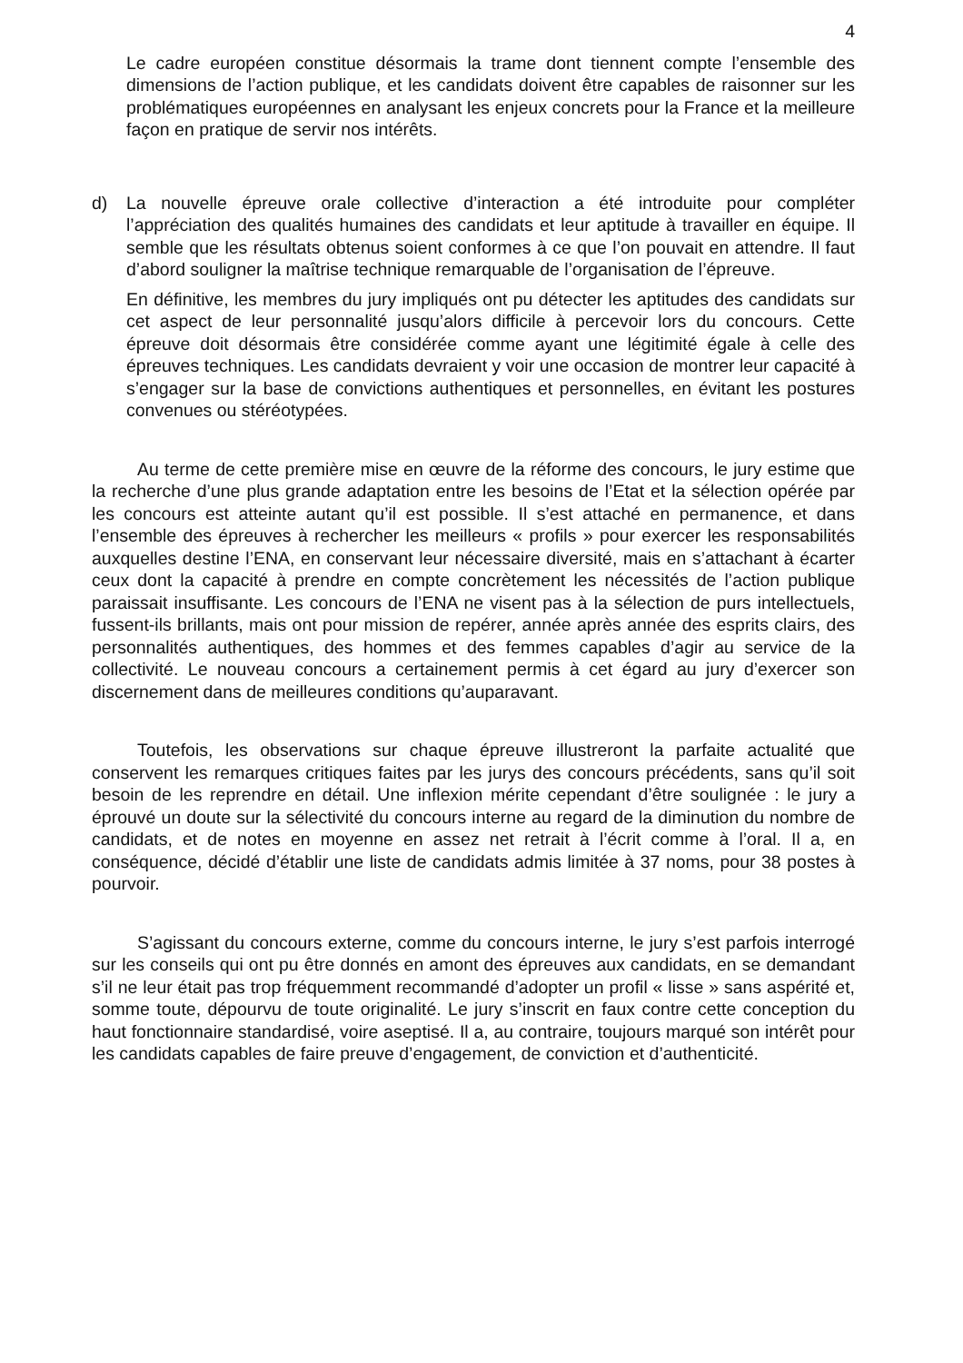4
Le cadre européen constitue désormais la trame dont tiennent compte l’ensemble des dimensions de l’action publique, et les candidats doivent être capables de raisonner sur les problématiques européennes en analysant les enjeux concrets pour la France et la meilleure façon en pratique de servir nos intérêts.
d) La nouvelle épreuve orale collective d’interaction a été introduite pour compléter l’appréciation des qualités humaines des candidats et leur aptitude à travailler en équipe. Il semble que les résultats obtenus soient conformes à ce que l’on pouvait en attendre. Il faut d’abord souligner la maîtrise technique remarquable de l’organisation de l’épreuve.
En définitive, les membres du jury impliqués ont pu détecter les aptitudes des candidats sur cet aspect de leur personnalité jusqu’alors difficile à percevoir lors du concours. Cette épreuve doit désormais être considérée comme ayant une légitimité égale à celle des épreuves techniques. Les candidats devraient y voir une occasion de montrer leur capacité à s’engager sur la base de convictions authentiques et personnelles, en évitant les postures convenues ou stéréotypées.
Au terme de cette première mise en œuvre de la réforme des concours, le jury estime que la recherche d’une plus grande adaptation entre les besoins de l’Etat et la sélection opérée par les concours est atteinte autant qu’il est possible. Il s’est attaché en permanence, et dans l’ensemble des épreuves à rechercher les meilleurs « profils » pour exercer les responsabilités auxquelles destine l’ENA, en conservant leur nécessaire diversité, mais en s’attachant à écarter ceux dont la capacité à prendre en compte concrètement les nécessités de l’action publique paraissait insuffisante. Les concours de l’ENA ne visent pas à la sélection de purs intellectuels, fussent-ils brillants, mais ont pour mission de repérer, année après année des esprits clairs, des personnalités authentiques, des hommes et des femmes capables d’agir au service de la collectivité. Le nouveau concours a certainement permis à cet égard au jury d’exercer son discernement dans de meilleures conditions qu’auparavant.
Toutefois, les observations sur chaque épreuve illustreront la parfaite actualité que conservent les remarques critiques faites par les jurys des concours précédents, sans qu’il soit besoin de les reprendre en détail. Une inflexion mérite cependant d’être soulignée : le jury a éprouvé un doute sur la sélectivité du concours interne au regard de la diminution du nombre de candidats, et de notes en moyenne en assez net retrait à l’écrit comme à l’oral. Il a, en conséquence, décidé d’établir une liste de candidats admis limitée à 37 noms, pour 38 postes à pourvoir.
S’agissant du concours externe, comme du concours interne, le jury s’est parfois interrogé sur les conseils qui ont pu être donnés en amont des épreuves aux candidats, en se demandant s’il ne leur était pas trop fréquemment recommandé d’adopter un profil « lisse » sans aspérité et, somme toute, dépourvu de toute originalité. Le jury s’inscrit en faux contre cette conception du haut fonctionnaire standardisé, voire aseptisé. Il a, au contraire, toujours marqué son intérêt pour les candidats capables de faire preuve d’engagement, de conviction et d’authenticité.